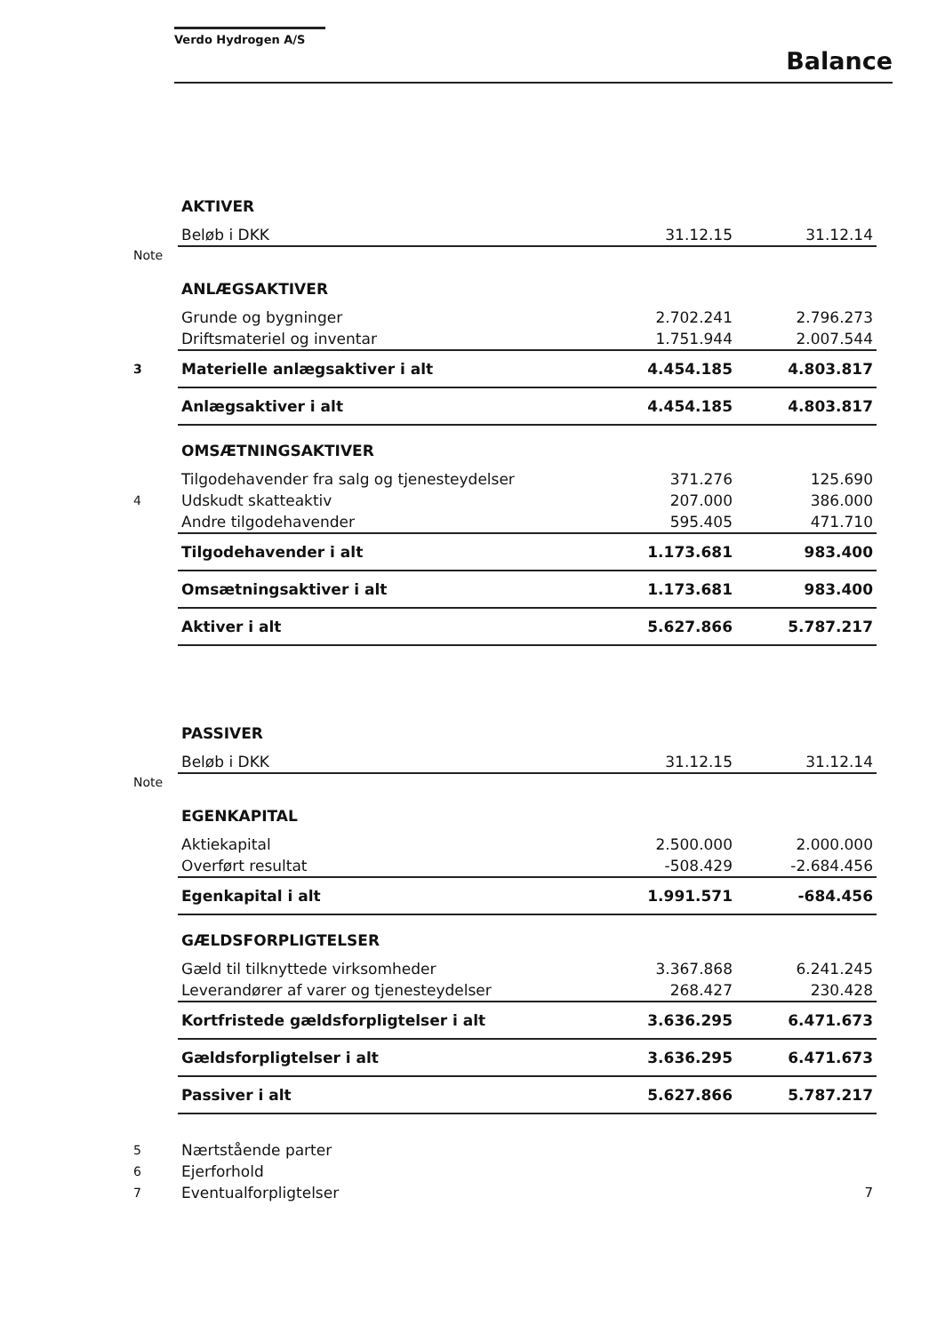Verdo Hydrogen A/S
Balance
| | AKTIVER | | |
| | Beløb i DKK | 31.12.15 | 31.12.14 |
| Note | | | |
| | ANLÆGSAKTIVER | | |
| | Grunde og bygninger | 2.702.241 | 2.796.273 |
| | Driftsmateriel og inventar | 1.751.944 | 2.007.544 |
| 3 | Materielle anlægsaktiver i alt | 4.454.185 | 4.803.817 |
| | Anlægsaktiver i alt | 4.454.185 | 4.803.817 |
| | OMSÆTNINGSAKTIVER | | |
| | Tilgodehavender fra salg og tjenesteydelser | 371.276 | 125.690 |
| 4 | Udskudt skatteaktiv | 207.000 | 386.000 |
| | Andre tilgodehavender | 595.405 | 471.710 |
| | Tilgodehavender i alt | 1.173.681 | 983.400 |
| | Omsætningsaktiver i alt | 1.173.681 | 983.400 |
| | Aktiver i alt | 5.627.866 | 5.787.217 |
| | PASSIVER | | |
| | Beløb i DKK | 31.12.15 | 31.12.14 |
| Note | | | |
| | EGENKAPITAL | | |
| | Aktiekapital | 2.500.000 | 2.000.000 |
| | Overført resultat | -508.429 | -2.684.456 |
| | Egenkapital i alt | 1.991.571 | -684.456 |
| | GÆLDSFORPLIGTELSER | | |
| | Gæld til tilknyttede virksomheder | 3.367.868 | 6.241.245 |
| | Leverandører af varer og tjenesteydelser | 268.427 | 230.428 |
| | Kortfristede gældsforpligtelser i alt | 3.636.295 | 6.471.673 |
| | Gældsforpligtelser i alt | 3.636.295 | 6.471.673 |
| | Passiver i alt | 5.627.866 | 5.787.217 |
| 5 | Nærtstående parter | | |
| 6 | Ejerforhold | | |
| 7 | Eventualforpligtelser | | 7 |